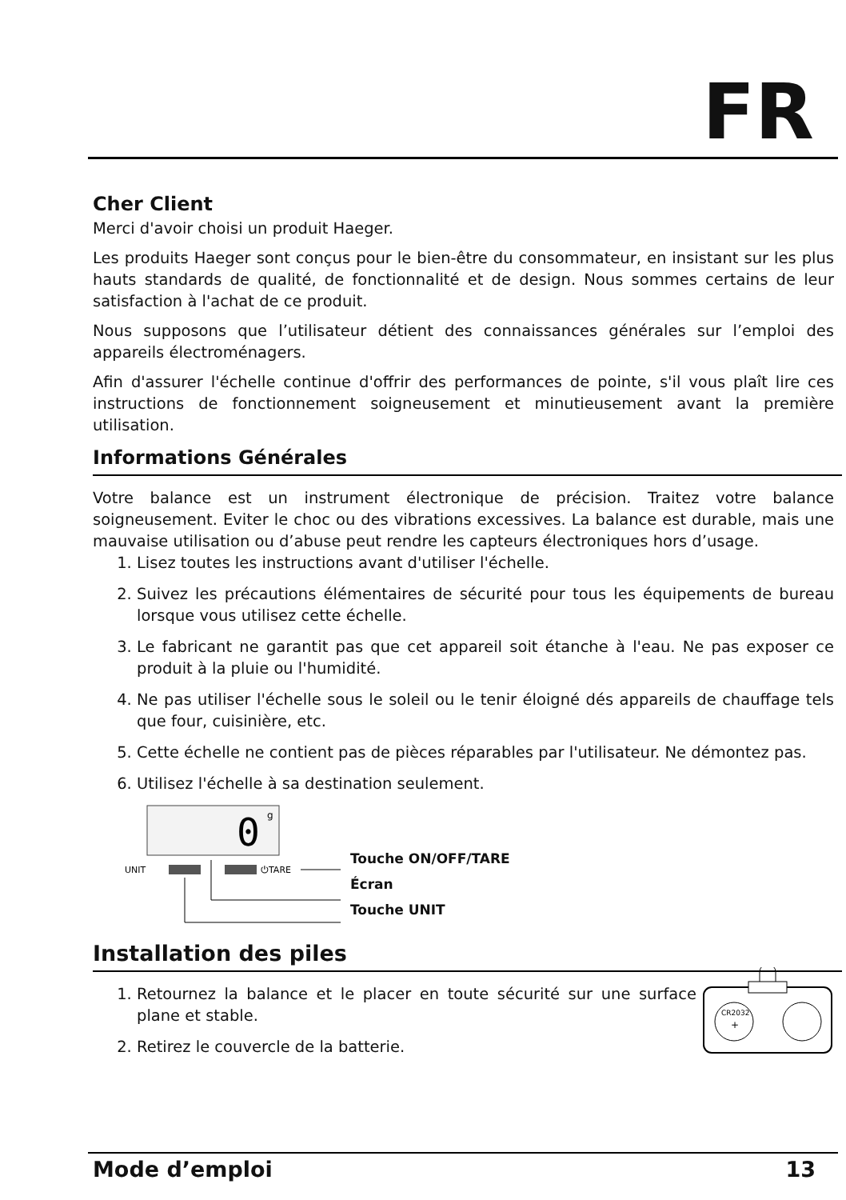FR
Cher Client
Merci d'avoir choisi un produit Haeger.
Les produits Haeger sont conçus pour le bien-être du consommateur, en insistant sur les plus hauts standards de qualité, de fonctionnalité et de design. Nous sommes certains de leur satisfaction à l'achat de ce produit.
Nous supposons que l’utilisateur détient des connaissances générales sur l’emploi des appareils électroménagers.
Afin d'assurer l'échelle continue d'offrir des performances de pointe, s'il vous plaît lire ces instructions de fonctionnement soigneusement et minutieusement avant la première utilisation.
Informations Générales
Votre balance est un instrument électronique de précision. Traitez votre balance soigneusement. Eviter le choc ou des vibrations excessives. La balance est durable, mais une mauvaise utilisation ou d’abuse peut rendre les capteurs électroniques hors d’usage.
1. Lisez toutes les instructions avant d'utiliser l'échelle.
2. Suivez les précautions élémentaires de sécurité pour tous les équipements de bureau lorsque vous utilisez cette échelle.
3. Le fabricant ne garantit pas que cet appareil soit étanche à l'eau. Ne pas exposer ce produit à la pluie ou l'humidité.
4. Ne pas utiliser l'échelle sous le soleil ou le tenir éloigné dés appareils de chauffage tels que four, cuisinière, etc.
5. Cette échelle ne contient pas de pièces réparables par l'utilisateur. Ne démontez pas.
6. Utilisez l'échelle à sa destination seulement.
0
g
UNIT
⏻TARE
Touche ON/OFF/TARE
Écran
Touche UNIT
Installation des piles
1. Retournez la balance et le placer en toute sécurité sur une surface plane et stable.
2. Retirez le couvercle de la batterie.
CR2032
+
Mode d’emploi 13